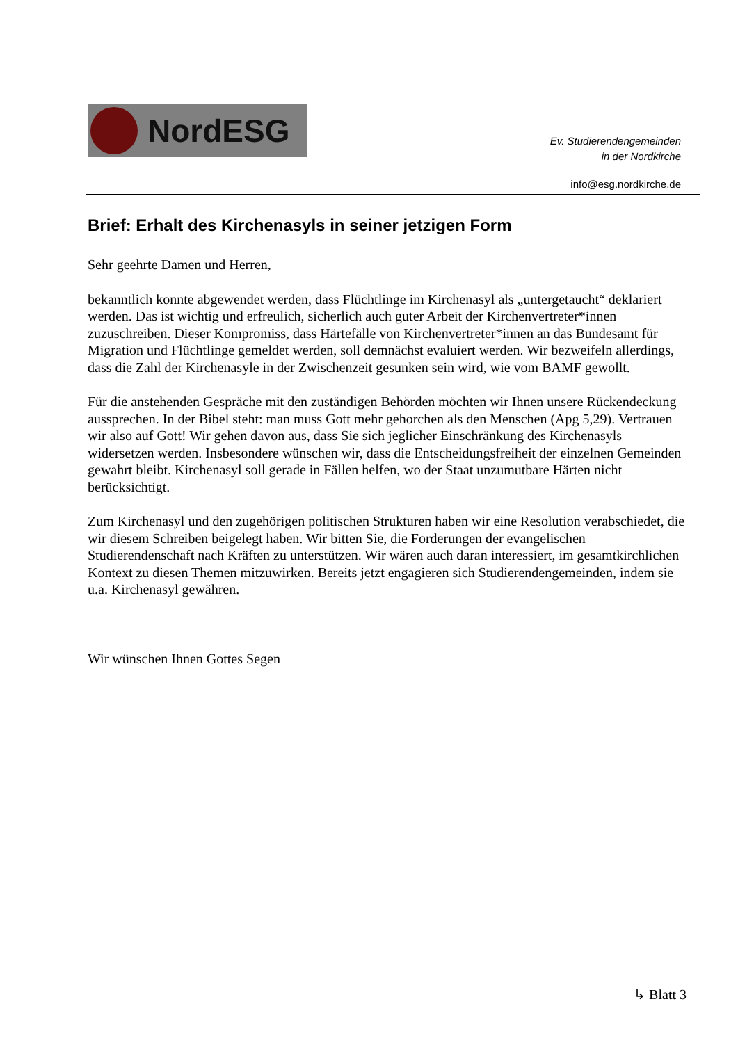NordESG
Ev. Studierendengemeinden
in der Nordkirche
info@esg.nordkirche.de
Brief: Erhalt des Kirchenasyls in seiner jetzigen Form
Sehr geehrte Damen und Herren,
bekanntlich konnte abgewendet werden, dass Flüchtlinge im Kirchenasyl als „untergetaucht“ deklariert werden. Das ist wichtig und erfreulich, sicherlich auch guter Arbeit der Kirchenvertreter*innen zuzuschreiben. Dieser Kompromiss, dass Härtefälle von Kirchenvertreter*innen an das Bundesamt für Migration und Flüchtlinge gemeldet werden, soll demnächst evaluiert werden. Wir bezweifeln allerdings, dass die Zahl der Kirchenasyle in der Zwischenzeit gesunken sein wird, wie vom BAMF gewollt.
Für die anstehenden Gespräche mit den zuständigen Behörden möchten wir Ihnen unsere Rückendeckung aussprechen. In der Bibel steht: man muss Gott mehr gehorchen als den Menschen (Apg 5,29). Vertrauen wir also auf Gott! Wir gehen davon aus, dass Sie sich jeglicher Einschränkung des Kirchenasyls widersetzen werden. Insbesondere wünschen wir, dass die Entscheidungsfreiheit der einzelnen Gemeinden gewahrt bleibt. Kirchenasyl soll gerade in Fällen helfen, wo der Staat unzumutbare Härten nicht berücksichtigt.
Zum Kirchenasyl und den zugehörigen politischen Strukturen haben wir eine Resolution verabschiedet, die wir diesem Schreiben beigelegt haben. Wir bitten Sie, die Forderungen der evangelischen Studierendenschaft nach Kräften zu unterstützen. Wir wären auch daran interessiert, im gesamtkirchlichen Kontext zu diesen Themen mitzuwirken. Bereits jetzt engagieren sich Studierendengemeinden, indem sie u.a. Kirchenasyl gewähren.
Wir wünschen Ihnen Gottes Segen
↳ Blatt 3